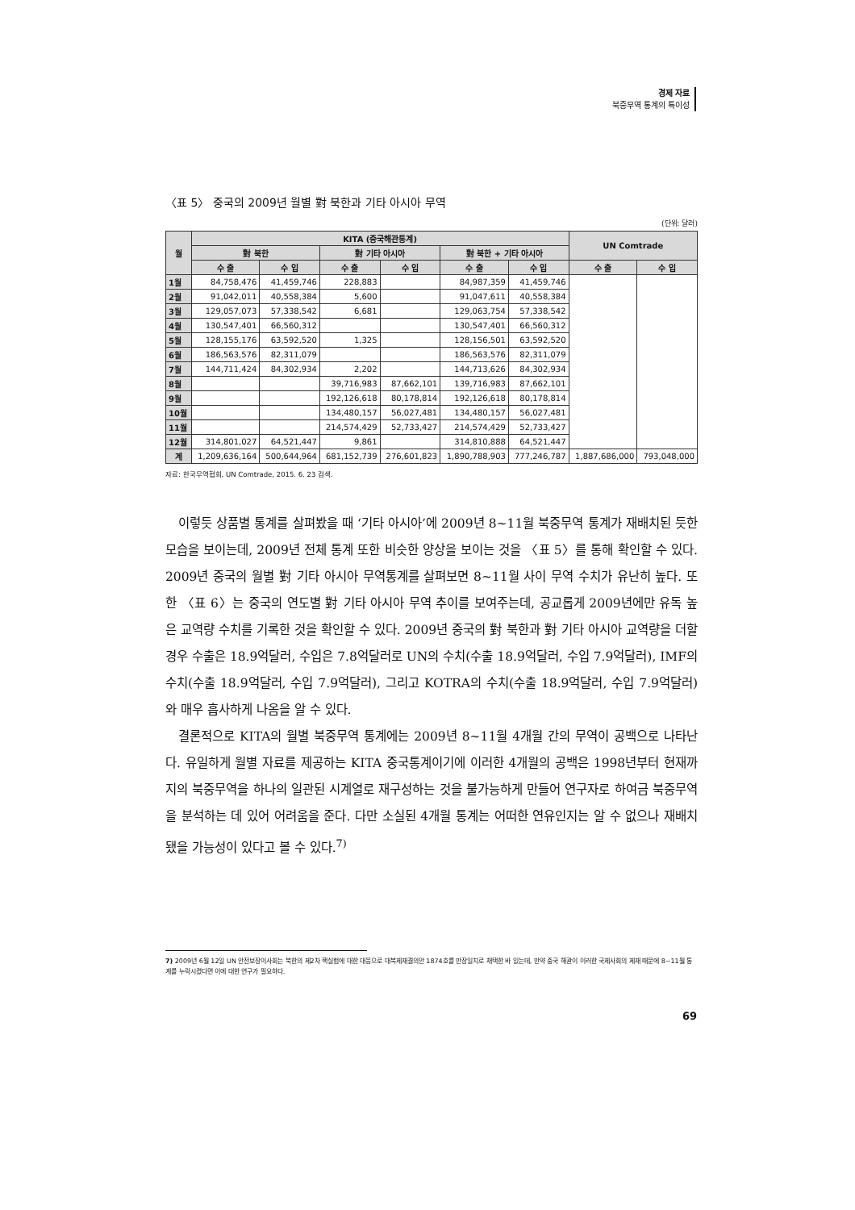경제 자료
북중무역 통계의 특이성
〈표 5〉 중국의 2009년 월별 對 북한과 기타 아시아 무역
(단위: 달러)
| 월 | KITA (중국해관통계) | | | | | | UN Comtrade | |
| --- | --- | --- | --- | --- | --- | --- | --- | --- |
| | 對 북한 | | 對 기타 아시아 | | 對 북한 + 기타 아시아 | | | |
| | 수 출 | 수 입 | 수 출 | 수 입 | 수 출 | 수 입 | 수 출 | 수 입 |
| 1월 | 84,758,476 | 41,459,746 | 228,883 | | 84,987,359 | 41,459,746 | | |
| 2월 | 91,042,011 | 40,558,384 | 5,600 | | 91,047,611 | 40,558,384 | | |
| 3월 | 129,057,073 | 57,338,542 | 6,681 | | 129,063,754 | 57,338,542 | | |
| 4월 | 130,547,401 | 66,560,312 | | | 130,547,401 | 66,560,312 | | |
| 5월 | 128,155,176 | 63,592,520 | 1,325 | | 128,156,501 | 63,592,520 | | |
| 6월 | 186,563,576 | 82,311,079 | | | 186,563,576 | 82,311,079 | | |
| 7월 | 144,711,424 | 84,302,934 | 2,202 | | 144,713,626 | 84,302,934 | | |
| 8월 | | | 39,716,983 | 87,662,101 | 139,716,983 | 87,662,101 | | |
| 9월 | | | 192,126,618 | 80,178,814 | 192,126,618 | 80,178,814 | | |
| 10월 | | | 134,480,157 | 56,027,481 | 134,480,157 | 56,027,481 | | |
| 11월 | | | 214,574,429 | 52,733,427 | 214,574,429 | 52,733,427 | | |
| 12월 | 314,801,027 | 64,521,447 | 9,861 | | 314,810,888 | 64,521,447 | | |
| 계 | 1,209,636,164 | 500,644,964 | 681,152,739 | 276,601,823 | 1,890,788,903 | 777,246,787 | 1,887,686,000 | 793,048,000 |
자료: 한국무역협회, UN Comtrade, 2015. 6. 23 검색.
이렇듯 상품별 통계를 살펴봤을 때 ‘기타 아시아’에 2009년 8~11월 북중무역 통계가 재배치된 듯한 모습을 보이는데, 2009년 전체 통계 또한 비슷한 양상을 보이는 것을 〈표 5〉를 통해 확인할 수 있다. 2009년 중국의 월별 對 기타 아시아 무역통계를 살펴보면 8~11월 사이 무역 수치가 유난히 높다. 또한 〈표 6〉는 중국의 연도별 對 기타 아시아 무역 추이를 보여주는데, 공교롭게 2009년에만 유독 높은 교역량 수치를 기록한 것을 확인할 수 있다. 2009년 중국의 對 북한과 對 기타 아시아 교역량을 더할 경우 수출은 18.9억달러, 수입은 7.8억달러로 UN의 수치(수출 18.9억달러, 수입 7.9억달러), IMF의 수치(수출 18.9억달러, 수입 7.9억달러), 그리고 KOTRA의 수치(수출 18.9억달러, 수입 7.9억달러)와 매우 흡사하게 나옴을 알 수 있다.
결론적으로 KITA의 월별 북중무역 통계에는 2009년 8~11월 4개월 간의 무역이 공백으로 나타난다. 유일하게 월별 자료를 제공하는 KITA 중국통계이기에 이러한 4개월의 공백은 1998년부터 현재까지의 북중무역을 하나의 일관된 시계열로 재구성하는 것을 불가능하게 만들어 연구자로 하여금 북중무역을 분석하는 데 있어 어려움을 준다. 다만 소실된 4개월 통계는 어떠한 연유인지는 알 수 없으나 재배치 됐을 가능성이 있다고 볼 수 있다.<sup>7)</sup>
7) 2009년 6월 12일 UN 안전보장이사회는 북한의 제2차 핵실험에 대한 대응으로 대북제재결의안 1874호를 만장일치로 채택한 바 있는데, 만약 중국 해관이 이러한 국제사회의 제재 때문에 8~11월 통계를 누락시켰다면 이에 대한 연구가 필요하다.
69